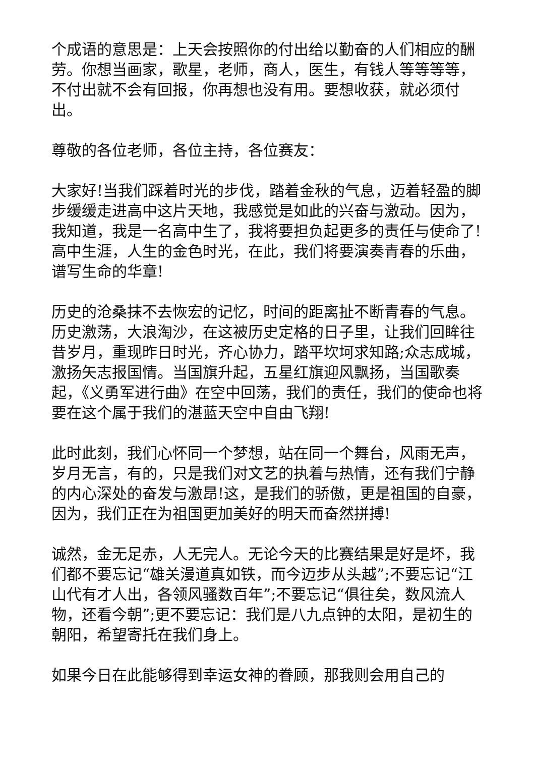个成语的意思是：上天会按照你的付出给以勤奋的人们相应的酬劳。你想当画家，歌星，老师，商人，医生，有钱人等等等等，不付出就不会有回报，你再想也没有用。要想收获，就必须付出。
尊敬的各位老师，各位主持，各位赛友：
大家好!当我们踩着时光的步伐，踏着金秋的气息，迈着轻盈的脚步缓缓走进高中这片天地，我感觉是如此的兴奋与激动。因为，我知道，我是一名高中生了，我将要担负起更多的责任与使命了!高中生涯，人生的金色时光，在此，我们将要演奏青春的乐曲，谱写生命的华章!
历史的沧桑抹不去恢宏的记忆，时间的距离扯不断青春的气息。历史激荡，大浪淘沙，在这被历史定格的日子里，让我们回眸往昔岁月，重现昨日时光，齐心协力，踏平坎坷求知路;众志成城，激扬矢志报国情。当国旗升起，五星红旗迎风飘扬，当国歌奏起，《义勇军进行曲》在空中回荡，我们的责任，我们的使命也将要在这个属于我们的湛蓝天空中自由飞翔!
此时此刻，我们心怀同一个梦想，站在同一个舞台，风雨无声，岁月无言，有的，只是我们对文艺的执着与热情，还有我们宁静的内心深处的奋发与激昂!这，是我们的骄傲，更是祖国的自豪，因为，我们正在为祖国更加美好的明天而奋然拼搏!
诚然，金无足赤，人无完人。无论今天的比赛结果是好是坏，我们都不要忘记“雄关漫道真如铁，而今迈步从头越”;不要忘记“江山代有才人出，各领风骚数百年”;不要忘记“俱往矣，数风流人物，还看今朝”;更不要忘记：我们是八九点钟的太阳，是初生的朝阳，希望寄托在我们身上。
如果今日在此能够得到幸运女神的眷顾，那我则会用自己的